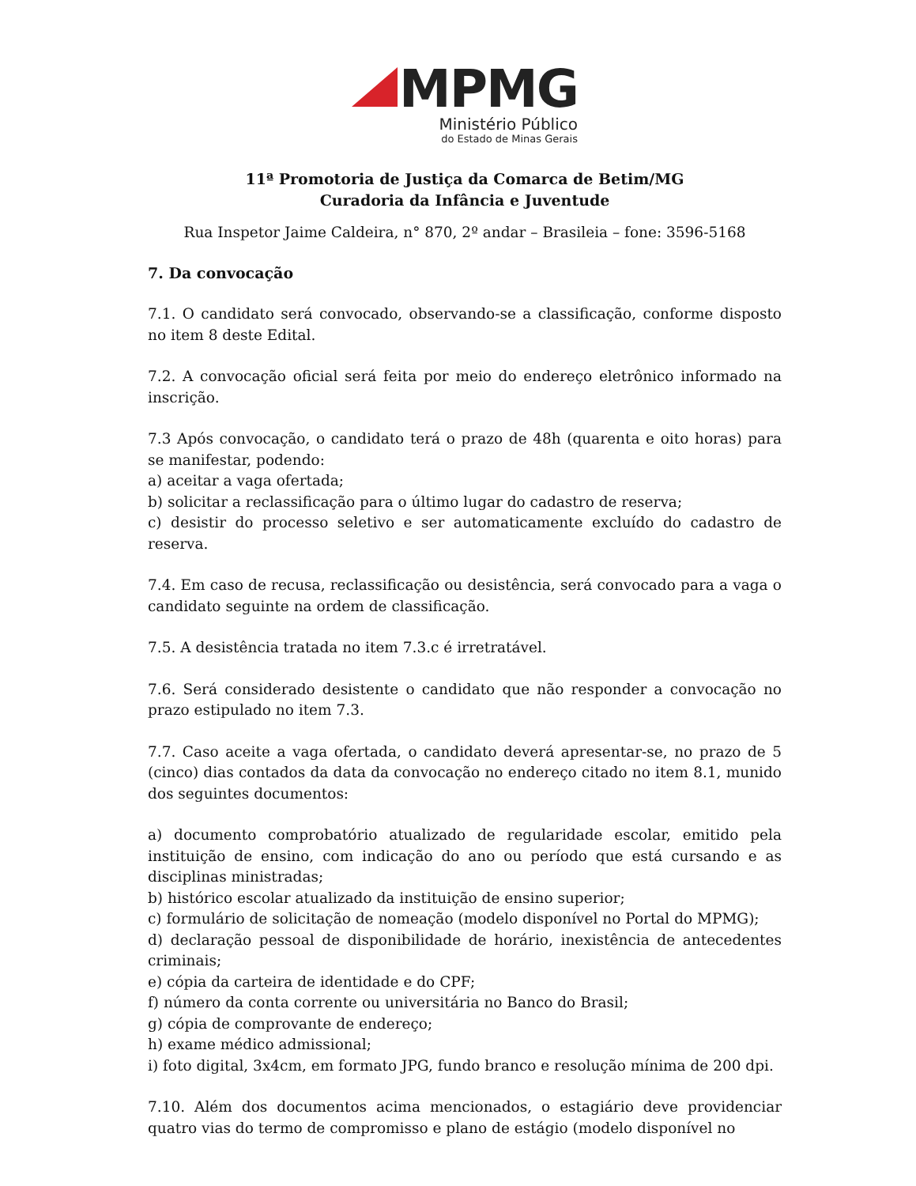MPMG
Ministério Público
do Estado de Minas Gerais
11ª Promotoria de Justiça da Comarca de Betim/MG
Curadoria da Infância e Juventude
Rua Inspetor Jaime Caldeira, n° 870, 2º andar – Brasileia – fone: 3596-5168
7. Da convocação
7.1. O candidato será convocado, observando-se a classificação, conforme disposto no item 8 deste Edital.
7.2. A convocação oficial será feita por meio do endereço eletrônico informado na inscrição.
7.3 Após convocação, o candidato terá o prazo de 48h (quarenta e oito horas) para se manifestar, podendo:
a) aceitar a vaga ofertada;
b) solicitar a reclassificação para o último lugar do cadastro de reserva;
c) desistir do processo seletivo e ser automaticamente excluído do cadastro de reserva.
7.4. Em caso de recusa, reclassificação ou desistência, será convocado para a vaga o candidato seguinte na ordem de classificação.
7.5. A desistência tratada no item 7.3.c é irretratável.
7.6. Será considerado desistente o candidato que não responder a convocação no prazo estipulado no item 7.3.
7.7. Caso aceite a vaga ofertada, o candidato deverá apresentar-se, no prazo de 5 (cinco) dias contados da data da convocação no endereço citado no item 8.1, munido dos seguintes documentos:
a) documento comprobatório atualizado de regularidade escolar, emitido pela instituição de ensino, com indicação do ano ou período que está cursando e as disciplinas ministradas;
b) histórico escolar atualizado da instituição de ensino superior;
c) formulário de solicitação de nomeação (modelo disponível no Portal do MPMG);
d) declaração pessoal de disponibilidade de horário, inexistência de antecedentes criminais;
e) cópia da carteira de identidade e do CPF;
f) número da conta corrente ou universitária no Banco do Brasil;
g) cópia de comprovante de endereço;
h) exame médico admissional;
i) foto digital, 3x4cm, em formato JPG, fundo branco e resolução mínima de 200 dpi.
7.10. Além dos documentos acima mencionados, o estagiário deve providenciar quatro vias do termo de compromisso e plano de estágio (modelo disponível no